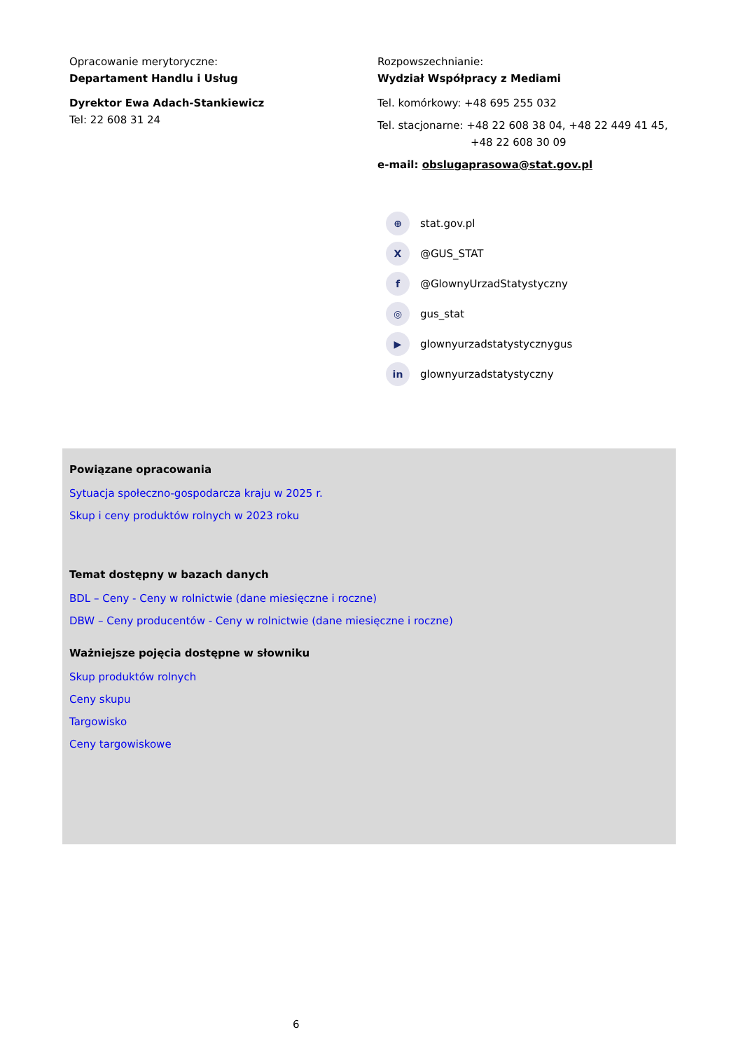Opracowanie merytoryczne:
Departament Handlu i Usług
Dyrektor Ewa Adach-Stankiewicz
Tel: 22 608 31 24
Rozpowszechnianie:
Wydział Współpracy z Mediami
Tel. komórkowy: +48 695 255 032
Tel. stacjonarne: +48 22 608 38 04, +48 22 449 41 45,
+48 22 608 30 09
e-mail: obslugaprasowa@stat.gov.pl
⊕ stat.gov.pl
X @GUS_STAT
f @GlownyUrzadStatystyczny
◎ gus_stat
▶ glownyurzadstatystycznygus
in glownyurzadstatystyczny
Powiązane opracowania
Sytuacja społeczno-gospodarcza kraju w 2025 r.
Skup i ceny produktów rolnych w 2023 roku
Temat dostępny w bazach danych
BDL – Ceny - Ceny w rolnictwie (dane miesięczne i roczne)
DBW – Ceny producentów - Ceny w rolnictwie (dane miesięczne i roczne)
Ważniejsze pojęcia dostępne w słowniku
Skup produktów rolnych
Ceny skupu
Targowisko
Ceny targowiskowe
6